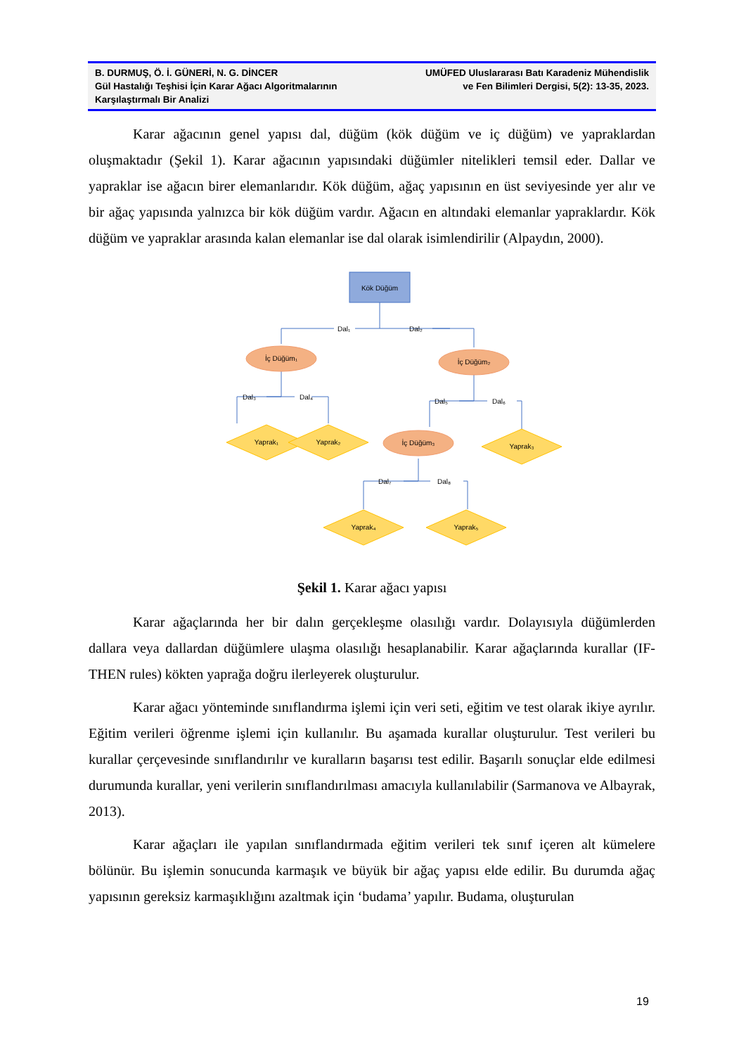B. DURMUŞ, Ö. İ. GÜNERİ, N. G. DİNCER
Gül Hastalığı Teşhisi İçin Karar Ağacı Algoritmalarının Karşılaştırmalı Bir Analizi
UMÜFED Uluslararası Batı Karadeniz Mühendislik
ve Fen Bilimleri Dergisi, 5(2): 13-35, 2023.
Karar ağacının genel yapısı dal, düğüm (kök düğüm ve iç düğüm) ve yapraklardan oluşmaktadır (Şekil 1). Karar ağacının yapısındaki düğümler nitelikleri temsil eder. Dallar ve yapraklar ise ağacın birer elemanlarıdır. Kök düğüm, ağaç yapısının en üst seviyesinde yer alır ve bir ağaç yapısında yalnızca bir kök düğüm vardır. Ağacın en altındaki elemanlar yapraklardır. Kök düğüm ve yapraklar arasında kalan elemanlar ise dal olarak isimlendirilir (Alpaydın, 2000).
Kök Düğüm
Dal₁
Dal₂
İç Düğüm₁
İç Düğüm₂
Dal₃
Dal₄
Dal₅
Dal₆
İç Düğüm₃
Yaprak₁
Yaprak₂
Yaprak₃
Dal₇
Dal₈
Yaprak₄
Yaprak₅
Şekil 1. Karar ağacı yapısı
Karar ağaçlarında her bir dalın gerçekleşme olasılığı vardır. Dolayısıyla düğümlerden dallara veya dallardan düğümlere ulaşma olasılığı hesaplanabilir. Karar ağaçlarında kurallar (IF-THEN rules) kökten yaprağa doğru ilerleyerek oluşturulur.
Karar ağacı yönteminde sınıflandırma işlemi için veri seti, eğitim ve test olarak ikiye ayrılır. Eğitim verileri öğrenme işlemi için kullanılır. Bu aşamada kurallar oluşturulur. Test verileri bu kurallar çerçevesinde sınıflandırılır ve kuralların başarısı test edilir. Başarılı sonuçlar elde edilmesi durumunda kurallar, yeni verilerin sınıflandırılması amacıyla kullanılabilir (Sarmanova ve Albayrak, 2013).
Karar ağaçları ile yapılan sınıflandırmada eğitim verileri tek sınıf içeren alt kümelere bölünür. Bu işlemin sonucunda karmaşık ve büyük bir ağaç yapısı elde edilir. Bu durumda ağaç yapısının gereksiz karmaşıklığını azaltmak için ‘budama’ yapılır. Budama, oluşturulan
19